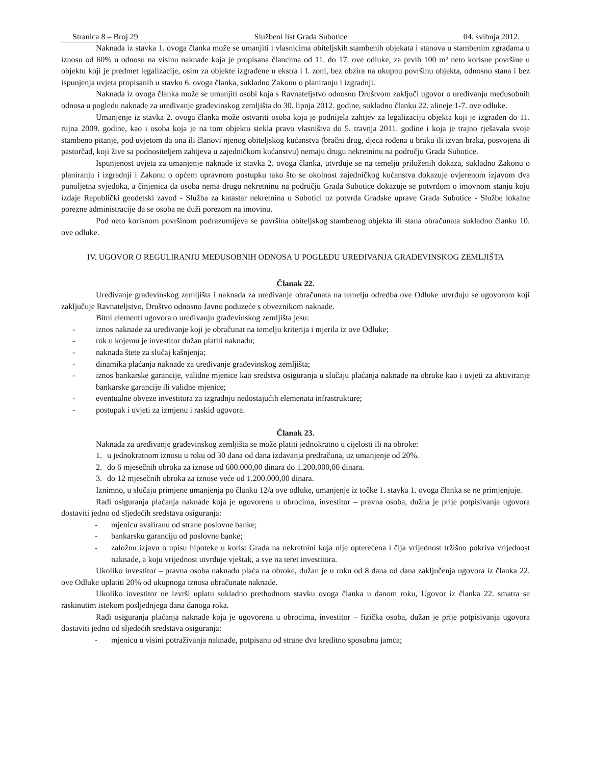Stranica 8 – Broj 29 Službeni list Grada Subotice 04. svibnja 2012.
Naknada iz stavka 1. ovoga članka može se umanjiti i vlasnicima obiteljskih stambenih objekata i stanova u stambenim zgradama u iznosu od 60% u odnosu na visinu naknade koja je propisana člancima od 11. do 17. ove odluke, za prvih 100 m² neto korisne površine u objektu koji je predmet legalizacije, osim za objekte izgrađene u ekstra i I. zoni, bez obzira na ukupnu površinu objekta, odnosno stana i bez ispunjenja uvjeta propisanih u stavku 6. ovoga članka, sukladno Zakonu o planiranju i izgradnji.
Naknada iz ovoga članka može se umanjiti osobi koja s Ravnateljstvo odnosno Društvom zaključi ugovor o uređivanju međusobnih odnosa u pogledu naknade za uređivanje građevinskog zemljišta do 30. lipnja 2012. godine, sukladno članku 22. alineje 1-7. ove odluke.
Umanjenje iz stavka 2. ovoga članka može ostvariti osoba koja je podnijela zahtjev za legalizaciju objekta koji je izgrađen do 11. rujna 2009. godine, kao i osoba koja je na tom objektu stekla pravo vlasništva do 5. travnja 2011. godine i koja je trajno rješavala svoje stambeno pitanje, pod uvjetom da ona ili članovi njenog obiteljskog kućanstva (bračni drug, djeca rođena u braku ili izvan braka, posvojena ili pastorčad, koji žive sa podnositeljem zahtjeva u zajedničkom kućanstvu) nemaju drugu nekretninu na području Grada Subotice.
Ispunjenost uvjeta za umanjenje naknade iz stavka 2. ovoga članka, utvrđuje se na temelju priloženih dokaza, sukladno Zakonu o planiranju i izgradnji i Zakonu o općem upravnom postupku tako što se okolnost zajedničkog kućanstva dokazuje ovjerenom izjavom dva punoljetna svjedoka, a činjenica da osoba nema drugu nekretninu na području Grada Subotice dokazuje se potvrdom o imovnom stanju koju izdaje Republički geodetski zavod - Služba za katastar nekretnina u Subotici uz potvrda Gradske uprave Grada Subotice - Službe lokalne porezne administracije da se osoba ne duži porezom na imovinu.
Pod neto korisnom površinom podrazumijeva se površina obiteljskog stambenog objekta ili stana obračunata sukladno članku 10. ove odluke.
IV. UGOVOR O REGULIRANJU MEĐUSOBNIH ODNOSA U POGLEDU UREĐIVANJA GRAĐEVINSKOG ZEMLJIŠTA
Članak 22.
Uređivanje građevinskog zemljišta i naknada za uređivanje obračunata na temelju odredba ove Odluke utvrđuju se ugovorom koji zaključuje Ravnateljstvo, Društvo odnosno Javno poduzeće s obveznikom naknade.
Bitni elementi ugovora o uređivanju građevinskog zemljišta jesu:
- iznos naknade za uređivanje koji je obračunat na temelju kriterija i mjerila iz ove Odluke;
- rok u kojemu je investitor dužan platiti naknadu;
- naknada štete za slučaj kašnjenja;
- dinamika plaćanja naknade za uređivanje građevinskog zemljišta;
- iznos bankarske garancije, validne mjenice kao sredstva osiguranja u slučaju plaćanja naknade na obroke kao i uvjeti za aktiviranje bankarske garancije ili validne mjenice;
- eventualne obveze investitora za izgradnju nedostajućih elemenata infrastrukture;
- postupak i uvjeti za izmjenu i raskid ugovora.
Članak 23.
Naknada za uređivanje građevinskog zemljišta se može platiti jednokratno u cijelosti ili na obroke:
1. u jednokratnom iznosu u roku od 30 dana od dana izdavanja predračuna, uz umanjenje od 20%.
2. do 6 mjesečnih obroka za iznose od 600.000,00 dinara do 1.200.000,00 dinara.
3. do 12 mjesečnih obroka za iznose veće od 1.200.000,00 dinara.
Iznimno, u slučaju primjene umanjenja po članku 12/a ove odluke, umanjenje iz točke 1. stavka 1. ovoga članka se ne primjenjuje.
Radi osiguranja plaćanja naknade koja je ugovorena u obrocima, investitor – pravna osoba, dužna je prije potpisivanja ugovora dostaviti jedno od sljedećih sredstava osiguranja:
- mjenicu avaliranu od strane poslovne banke;
- bankarsku garanciju od poslovne banke;
- založnu izjavu o upisu hipoteke u korist Grada na nekretnini koja nije opterećena i čija vrijednost tržišno pokriva vrijednost naknade, a koju vrijednost utvrđuje vještak, a sve na teret investitora.
Ukoliko investitor – pravna osoba naknadu plaća na obroke, dužan je u roku od 8 dana od dana zaključenja ugovora iz članka 22. ove Odluke uplatiti 20% od ukupnoga iznosa obračunate naknade.
Ukoliko investitor ne izvrši uplatu sukladno prethodnom stavku ovoga članka u danom roku, Ugovor iz članka 22. smatra se raskinutim istekom posljednjega dana danoga roka.
Radi osiguranja plaćanja naknade koja je ugovorena u obrocima, investitor – fizička osoba, dužan je prije potpisivanja ugovora dostaviti jedno od sljedećih sredstava osiguranja:
- mjenicu u visini potraživanja naknade, potpisanu od strane dva kreditno sposobna jamca;